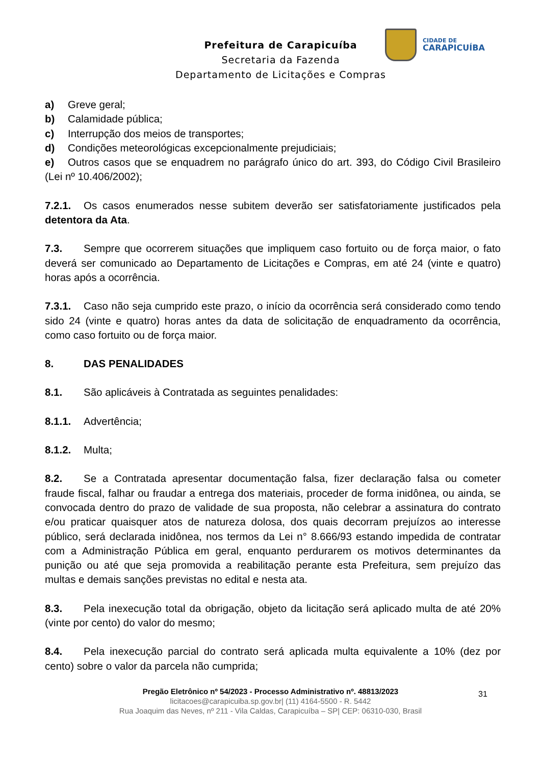CIDADE DE
CARAPICUÍBA
Prefeitura de Carapicuíba
Secretaria da Fazenda
Departamento de Licitações e Compras
a) Greve geral;
b) Calamidade pública;
c) Interrupção dos meios de transportes;
d) Condições meteorológicas excepcionalmente prejudiciais;
e) Outros casos que se enquadrem no parágrafo único do art. 393, do Código Civil Brasileiro (Lei nº 10.406/2002);
7.2.1. Os casos enumerados nesse subitem deverão ser satisfatoriamente justificados pela detentora da Ata.
7.3. Sempre que ocorrerem situações que impliquem caso fortuito ou de força maior, o fato deverá ser comunicado ao Departamento de Licitações e Compras, em até 24 (vinte e quatro) horas após a ocorrência.
7.3.1. Caso não seja cumprido este prazo, o início da ocorrência será considerado como tendo sido 24 (vinte e quatro) horas antes da data de solicitação de enquadramento da ocorrência, como caso fortuito ou de força maior.
8. DAS PENALIDADES
8.1. São aplicáveis à Contratada as seguintes penalidades:
8.1.1. Advertência;
8.1.2. Multa;
8.2. Se a Contratada apresentar documentação falsa, fizer declaração falsa ou cometer fraude fiscal, falhar ou fraudar a entrega dos materiais, proceder de forma inidônea, ou ainda, se convocada dentro do prazo de validade de sua proposta, não celebrar a assinatura do contrato e/ou praticar quaisquer atos de natureza dolosa, dos quais decorram prejuízos ao interesse público, será declarada inidônea, nos termos da Lei n° 8.666/93 estando impedida de contratar com a Administração Pública em geral, enquanto perdurarem os motivos determinantes da punição ou até que seja promovida a reabilitação perante esta Prefeitura, sem prejuízo das multas e demais sanções previstas no edital e nesta ata.
8.3. Pela inexecução total da obrigação, objeto da licitação será aplicado multa de até 20% (vinte por cento) do valor do mesmo;
8.4. Pela inexecução parcial do contrato será aplicada multa equivalente a 10% (dez por cento) sobre o valor da parcela não cumprida;
31
Pregão Eletrônico nº 54/2023 - Processo Administrativo nº. 48813/2023
licitacoes@carapicuiba.sp.gov.br| (11) 4164-5500 - R. 5442
Rua Joaquim das Neves, nº 211 - Vila Caldas, Carapicuíba – SP| CEP: 06310-030, Brasil